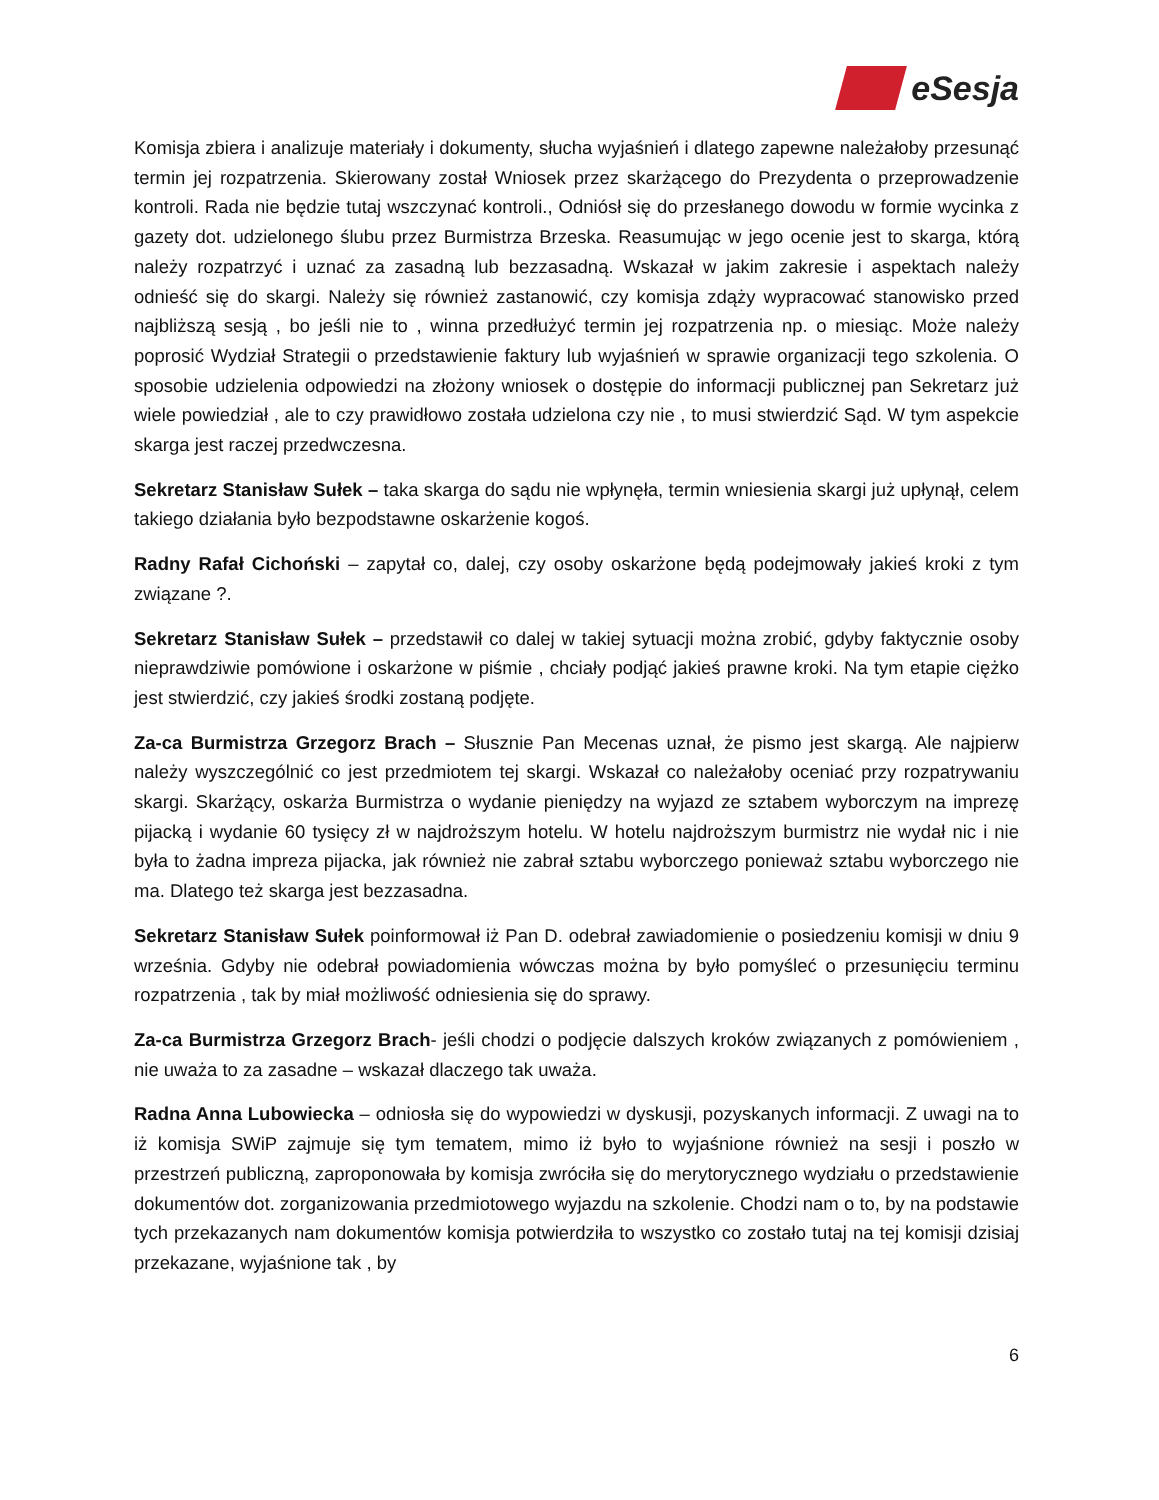eSesja
Komisja zbiera i analizuje materiały i dokumenty, słucha wyjaśnień i dlatego zapewne należałoby przesunąć termin jej rozpatrzenia. Skierowany został Wniosek przez skarżącego do Prezydenta o przeprowadzenie kontroli. Rada nie będzie tutaj wszczynać kontroli., Odniósł się do przesłanego dowodu w formie wycinka z gazety dot. udzielonego ślubu przez Burmistrza Brzeska. Reasumując w jego ocenie jest to skarga, którą należy rozpatrzyć i uznać za zasadną lub bezzasadną. Wskazał w jakim zakresie i aspektach należy odnieść się do skargi. Należy się również zastanowić, czy komisja zdąży wypracować stanowisko przed najbliższą sesją , bo jeśli nie to , winna przedłużyć termin jej rozpatrzenia np. o miesiąc. Może należy poprosić Wydział Strategii o przedstawienie faktury lub wyjaśnień w sprawie organizacji tego szkolenia. O sposobie udzielenia odpowiedzi na złożony wniosek o dostępie do informacji publicznej pan Sekretarz już wiele powiedział , ale to czy prawidłowo została udzielona czy nie , to musi stwierdzić Sąd. W tym aspekcie skarga jest raczej przedwczesna.
Sekretarz Stanisław Sułek – taka skarga do sądu nie wpłynęła, termin wniesienia skargi już upłynął, celem takiego działania było bezpodstawne oskarżenie kogoś.
Radny Rafał Cichoński – zapytał co, dalej, czy osoby oskarżone będą podejmowały jakieś kroki z tym związane ?.
Sekretarz Stanisław Sułek – przedstawił co dalej w takiej sytuacji można zrobić, gdyby faktycznie osoby nieprawdziwie pomówione i oskarżone w piśmie , chciały podjąć jakieś prawne kroki. Na tym etapie ciężko jest stwierdzić, czy jakieś środki zostaną podjęte.
Za-ca Burmistrza Grzegorz Brach – Słusznie Pan Mecenas uznał, że pismo jest skargą. Ale najpierw należy wyszczególnić co jest przedmiotem tej skargi. Wskazał co należałoby oceniać przy rozpatrywaniu skargi. Skarżący, oskarża Burmistrza o wydanie pieniędzy na wyjazd ze sztabem wyborczym na imprezę pijacką i wydanie 60 tysięcy zł w najdroższym hotelu. W hotelu najdroższym burmistrz nie wydał nic i nie była to żadna impreza pijacka, jak również nie zabrał sztabu wyborczego ponieważ sztabu wyborczego nie ma. Dlatego też skarga jest bezzasadna.
Sekretarz Stanisław Sułek poinformował iż Pan D. odebrał zawiadomienie o posiedzeniu komisji w dniu 9 września. Gdyby nie odebrał powiadomienia wówczas można by było pomyśleć o przesunięciu terminu rozpatrzenia , tak by miał możliwość odniesienia się do sprawy.
Za-ca Burmistrza Grzegorz Brach- jeśli chodzi o podjęcie dalszych kroków związanych z pomówieniem , nie uważa to za zasadne – wskazał dlaczego tak uważa.
Radna Anna Lubowiecka – odniosła się do wypowiedzi w dyskusji, pozyskanych informacji. Z uwagi na to iż komisja SWiP zajmuje się tym tematem, mimo iż było to wyjaśnione również na sesji i poszło w przestrzeń publiczną, zaproponowała by komisja zwróciła się do merytorycznego wydziału o przedstawienie dokumentów dot. zorganizowania przedmiotowego wyjazdu na szkolenie. Chodzi nam o to, by na podstawie tych przekazanych nam dokumentów komisja potwierdziła to wszystko co zostało tutaj na tej komisji dzisiaj przekazane, wyjaśnione tak , by
6